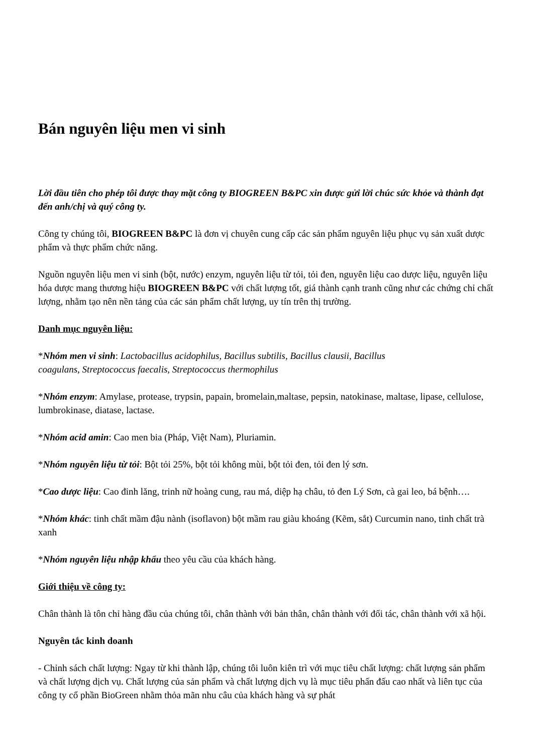Bán nguyên liệu men vi sinh
Lời đầu tiên cho phép tôi được thay mặt công ty BIOGREEN B&PC xin được gửi lời chúc sức khỏe và thành đạt đến anh/chị và quý công ty.
Công ty chúng tôi, BIOGREEN B&PC là đơn vị chuyên cung cấp các sản phẩm nguyên liệu phục vụ sản xuất dược phẩm và thực phẩm chức năng.
Nguồn nguyên liệu men vi sinh (bột, nước) enzym, nguyên liệu từ tỏi, tỏi đen, nguyên liệu cao dược liệu, nguyên liệu hóa dược mang thương hiệu BIOGREEN B&PC với chất lượng tốt, giá thành cạnh tranh cũng như các chứng chỉ chất lượng, nhằm tạo nên nền tảng của các sản phẩm chất lượng, uy tín trên thị trường.
Danh mục nguyên liệu:
*Nhóm men vi sinh: Lactobacillus acidophilus, Bacillus subtilis, Bacillus clausii, Bacillus
coagulans, Streptococcus faecalis, Streptococcus thermophilus
*Nhóm enzym: Amylase, protease, trypsin, papain, bromelain,maltase, pepsin, natokinase, maltase, lipase, cellulose, lumbrokinase, diatase, lactase.
*Nhóm acid amin: Cao men bia (Pháp, Việt Nam), Pluriamin.
*Nhóm nguyên liệu từ tỏi: Bột tỏi 25%, bột tỏi không mùi, bột tỏi đen, tỏi đen lý sơn.
*Cao dược liệu: Cao đinh lăng, trinh nữ hoàng cung, rau má, diệp hạ châu, tỏ đen Lý Sơn, cà gai leo, bá bệnh….
*Nhóm khác: tinh chất mầm đậu nành (isoflavon) bột mầm rau giàu khoáng (Kẽm, sắt) Curcumin nano, tinh chất trà xanh
*Nhóm nguyên liệu nhập khẩu theo yêu cầu của khách hàng.
Giới thiệu về công ty:
Chân thành là tôn chỉ hàng đầu của chúng tôi, chân thành với bản thân, chân thành với đối tác, chân thành với xã hội.
Nguyên tắc kinh doanh
- Chỉnh sách chất lượng: Ngay từ khi thành lập, chúng tôi luôn kiên trì với mục tiêu chất lượng: chất lượng sản phẩm và chất lượng dịch vụ. Chất lượng của sản phẩm và chất lượng dịch vụ là mục tiêu phấn đấu cao nhất và liên tục của công ty cổ phần BioGreen nhằm thỏa mãn nhu câu của khách hàng và sự phát